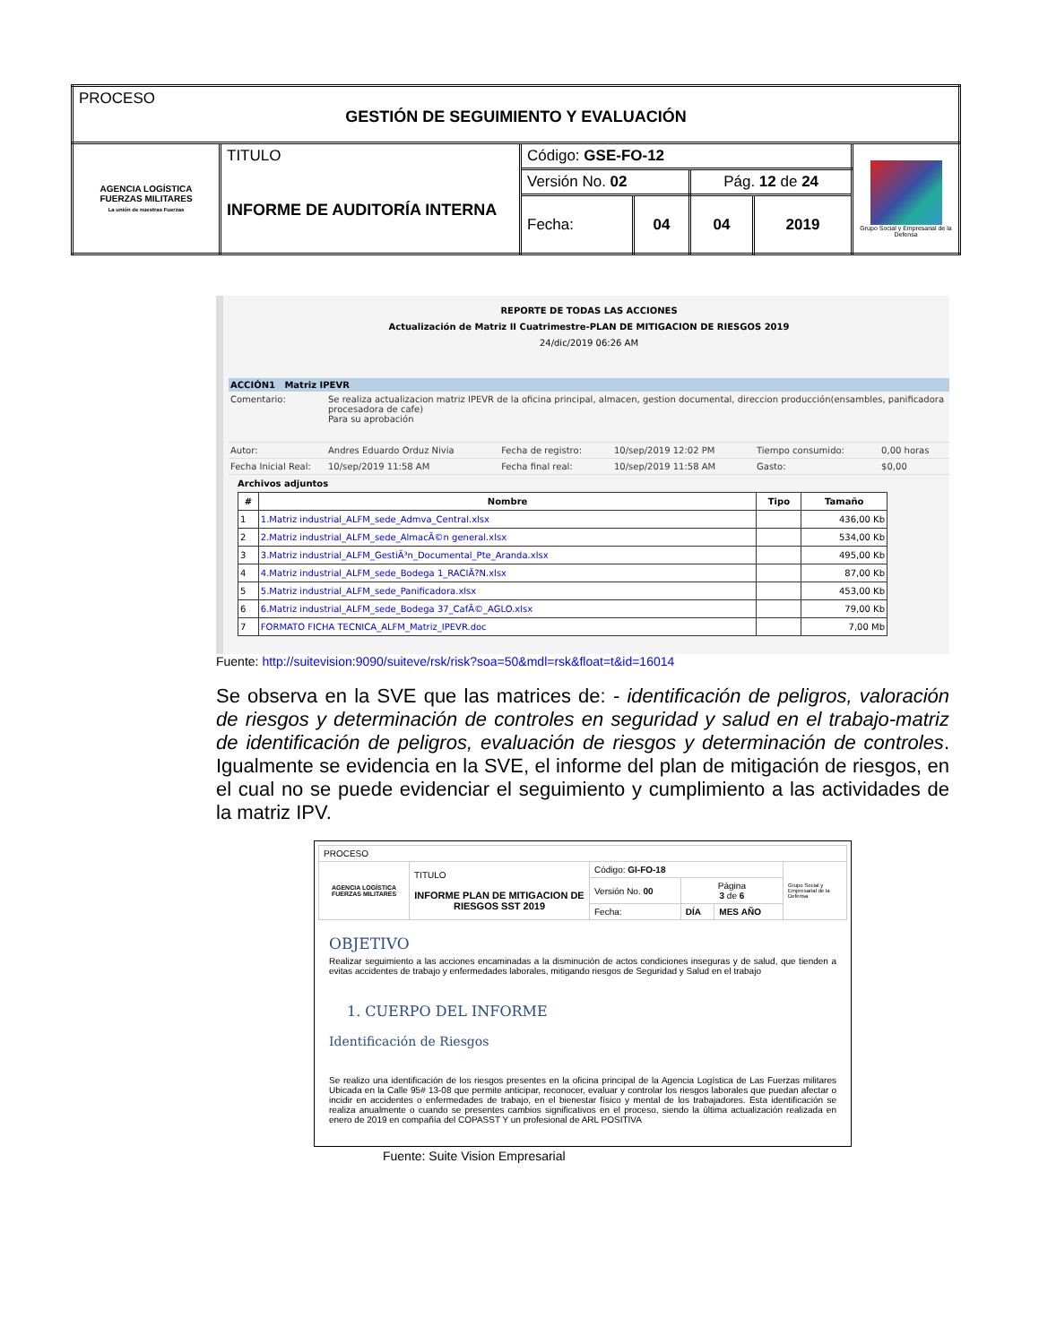| PROCESO GESTIÓN DE SEGUIMIENTO Y EVALUACIÓN | | | | | | |
| AGENCIA LOGÍSTICA FUERZAS MILITARES La unión de nuestras Fuerzas | TITULO INFORME DE AUDITORÍA INTERNA | Código: GSE-FO-12 | | | | Grupo Social y Empresarial de la Defensa |
| | | Versión No. 02 | | Pág. 12 de 24 | | |
| | | Fecha: | 04 | 04 | 2019 | |
REPORTE DE TODAS LAS ACCIONES
Actualización de Matriz II Cuatrimestre-PLAN DE MITIGACION DE RIESGOS 2019
24/dic/2019 06:26 AM
ACCIÓN1 Matriz IPEVR
| Comentario: | Se realiza actualizacion matriz IPEVR de la oficina principal, almacen, gestion documental, direccion producción(ensambles, panificadora procesadora de cafe) Para su aprobación | | | | |
| Autor: | Andres Eduardo Orduz Nivia | Fecha de registro: | 10/sep/2019 12:02 PM | Tiempo consumido: | 0,00 horas |
| Fecha Inicial Real: | 10/sep/2019 11:58 AM | Fecha final real: | 10/sep/2019 11:58 AM | Gasto: | $0,00 |
Archivos adjuntos
| # | Nombre | Tipo | Tamaño |
| --- | --- | --- | --- |
| 1 | 1.Matriz industrial_ALFM_sede_Admva_Central.xlsx | | 436,00 Kb |
| 2 | 2.Matriz industrial_ALFM_sede_AlmacÃ©n general.xlsx | | 534,00 Kb |
| 3 | 3.Matriz industrial_ALFM_GestiÃ³n_Documental_Pte_Aranda.xlsx | | 495,00 Kb |
| 4 | 4.Matriz industrial_ALFM_sede_Bodega 1_RACIÃ?N.xlsx | | 87,00 Kb |
| 5 | 5.Matriz industrial_ALFM_sede_Panificadora.xlsx | | 453,00 Kb |
| 6 | 6.Matriz industrial_ALFM_sede_Bodega 37_CafÃ©_AGLO.xlsx | | 79,00 Kb |
| 7 | FORMATO FICHA TECNICA_ALFM_Matriz_IPEVR.doc | | 7,00 Mb |
Fuente: http://suitevision:9090/suiteve/rsk/risk?soa=50&mdl=rsk&float=t&id=16014
Se observa en la SVE que las matrices de: - identificación de peligros, valoración de riesgos y determinación de controles en seguridad y salud en el trabajo-matriz de identificación de peligros, evaluación de riesgos y determinación de controles. Igualmente se evidencia en la SVE, el informe del plan de mitigación de riesgos, en el cual no se puede evidenciar el seguimiento y cumplimiento a las actividades de la matriz IPV.
| PROCESO | | | | | |
| AGENCIA LOGÍSTICA FUERZAS MILITARES | TITULO INFORME PLAN DE MITIGACION DE RIESGOS SST 2019 | Código: GI-FO-18 | | | Grupo Social y Empresarial de la Defensa |
| | | Versión No. 00 | Página 3 de 6 | | |
| | | Fecha: | DÍA | MES AÑO | |
OBJETIVO
Realizar seguimiento a las acciones encaminadas a la disminución de actos condiciones inseguras y de salud, que tienden a evitas accidentes de trabajo y enfermedades laborales, mitigando riesgos de Seguridad y Salud en el trabajo
1. CUERPO DEL INFORME
Identificación de Riesgos
Se realizo una identificación de los riesgos presentes en la oficina principal de la Agencia Logística de Las Fuerzas militares Ubicada en la Calle 95# 13-08 que permite anticipar, reconocer, evaluar y controlar los riesgos laborales que puedan afectar o incidir en accidentes o enfermedades de trabajo, en el bienestar físico y mental de los trabajadores. Esta identificación se realiza anualmente o cuando se presentes cambios significativos en el proceso, siendo la última actualización realizada en enero de 2019 en compañía del COPASST Y un profesional de ARL POSITIVA
Fuente: Suite Vision Empresarial